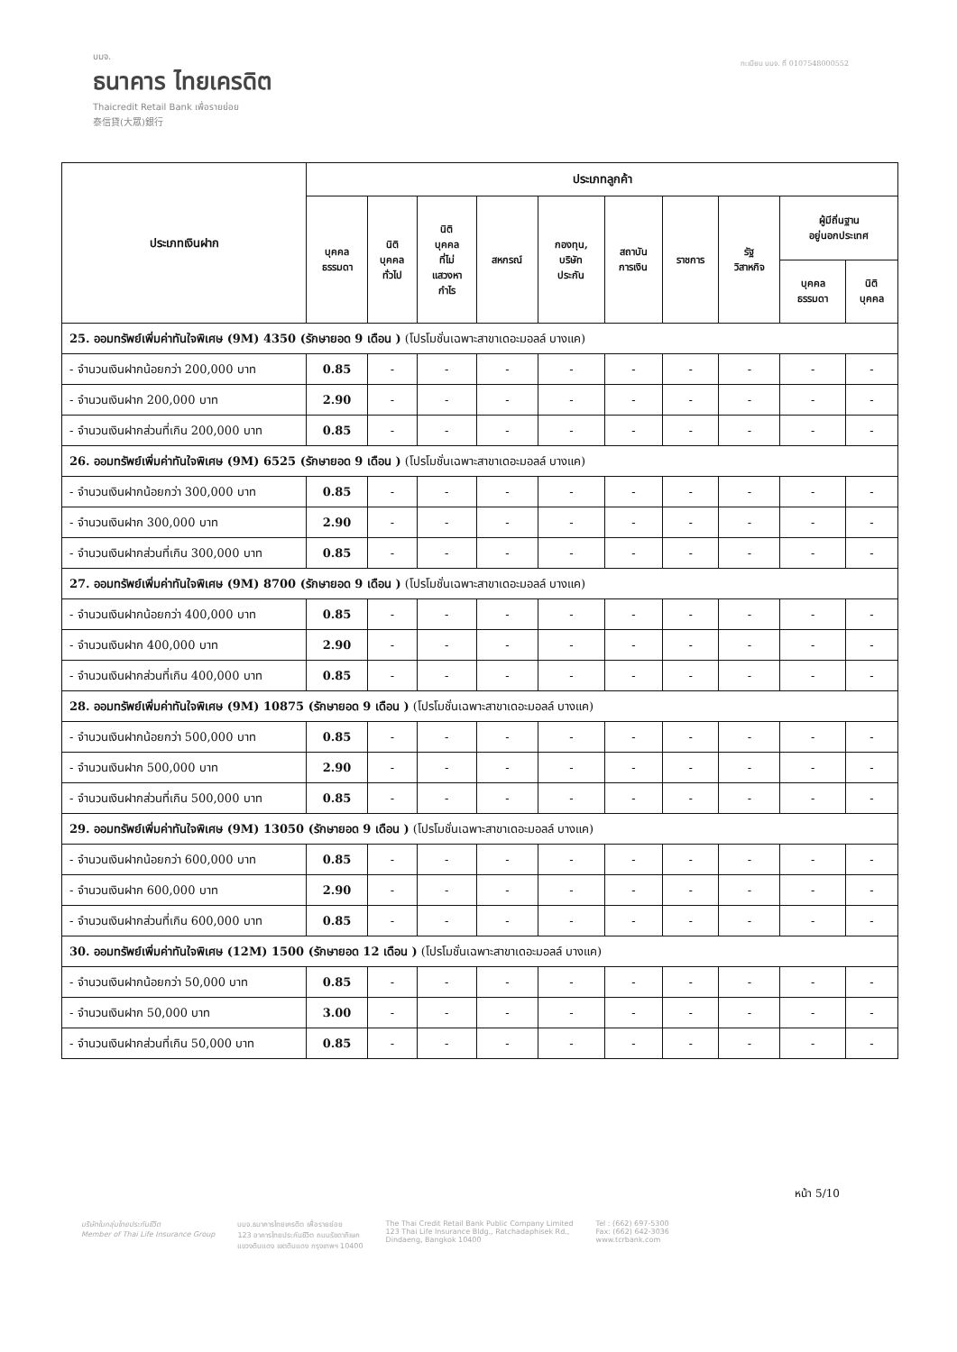บมจ.
ธนาคาร ไทยเครดิต
Thaicredit Retail Bank เพื่อรายย่อย
泰信貸(大眾)銀行
ทะเบียน บมจ. ที่ 0107548000552
| ประเภทเงินฝาก | ประเภทลูกค้า | | | | | | | | | |
| --- | --- | --- | --- | --- | --- | --- | --- | --- | --- | --- |
| | บุคคล ธรรมดา | นิติ บุคคล ทั่วไป | นิติ บุคคล ที่ไม่ แสวงหา กำไร | สหกรณ์ | กองทุน, บริษัท ประกัน | สถาบัน การเงิน | ราชการ | รัฐ วิสาหกิจ | ผู้มีถิ่นฐาน อยู่นอกประเทศ | |
| | | | | | | | | | บุคคล ธรรมดา | นิติ บุคคล |
| 25. ออมทรัพย์เพิ่มค่าทันใจพิเศษ (9M) 4350 (รักษายอด 9 เดือน ) (โปรโมชั่นเฉพาะสาขาเดอะมอลล์ บางแค) | | | | | | | | | | |
| - จำนวนเงินฝากน้อยกว่า 200,000 บาท | 0.85 | - | - | - | - | - | - | - | - | - |
| - จำนวนเงินฝาก 200,000 บาท | 2.90 | - | - | - | - | - | - | - | - | - |
| - จำนวนเงินฝากส่วนที่เกิน 200,000 บาท | 0.85 | - | - | - | - | - | - | - | - | - |
| 26. ออมทรัพย์เพิ่มค่าทันใจพิเศษ (9M) 6525 (รักษายอด 9 เดือน ) (โปรโมชั่นเฉพาะสาขาเดอะมอลล์ บางแค) | | | | | | | | | | |
| - จำนวนเงินฝากน้อยกว่า 300,000 บาท | 0.85 | - | - | - | - | - | - | - | - | - |
| - จำนวนเงินฝาก 300,000 บาท | 2.90 | - | - | - | - | - | - | - | - | - |
| - จำนวนเงินฝากส่วนที่เกิน 300,000 บาท | 0.85 | - | - | - | - | - | - | - | - | - |
| 27. ออมทรัพย์เพิ่มค่าทันใจพิเศษ (9M) 8700 (รักษายอด 9 เดือน ) (โปรโมชั่นเฉพาะสาขาเดอะมอลล์ บางแค) | | | | | | | | | | |
| - จำนวนเงินฝากน้อยกว่า 400,000 บาท | 0.85 | - | - | - | - | - | - | - | - | - |
| - จำนวนเงินฝาก 400,000 บาท | 2.90 | - | - | - | - | - | - | - | - | - |
| - จำนวนเงินฝากส่วนที่เกิน 400,000 บาท | 0.85 | - | - | - | - | - | - | - | - | - |
| 28. ออมทรัพย์เพิ่มค่าทันใจพิเศษ (9M) 10875 (รักษายอด 9 เดือน ) (โปรโมชั่นเฉพาะสาขาเดอะมอลล์ บางแค) | | | | | | | | | | |
| - จำนวนเงินฝากน้อยกว่า 500,000 บาท | 0.85 | - | - | - | - | - | - | - | - | - |
| - จำนวนเงินฝาก 500,000 บาท | 2.90 | - | - | - | - | - | - | - | - | - |
| - จำนวนเงินฝากส่วนที่เกิน 500,000 บาท | 0.85 | - | - | - | - | - | - | - | - | - |
| 29. ออมทรัพย์เพิ่มค่าทันใจพิเศษ (9M) 13050 (รักษายอด 9 เดือน ) (โปรโมชั่นเฉพาะสาขาเดอะมอลล์ บางแค) | | | | | | | | | | |
| - จำนวนเงินฝากน้อยกว่า 600,000 บาท | 0.85 | - | - | - | - | - | - | - | - | - |
| - จำนวนเงินฝาก 600,000 บาท | 2.90 | - | - | - | - | - | - | - | - | - |
| - จำนวนเงินฝากส่วนที่เกิน 600,000 บาท | 0.85 | - | - | - | - | - | - | - | - | - |
| 30. ออมทรัพย์เพิ่มค่าทันใจพิเศษ (12M) 1500 (รักษายอด 12 เดือน ) (โปรโมชั่นเฉพาะสาขาเดอะมอลล์ บางแค) | | | | | | | | | | |
| - จำนวนเงินฝากน้อยกว่า 50,000 บาท | 0.85 | - | - | - | - | - | - | - | - | - |
| - จำนวนเงินฝาก 50,000 บาท | 3.00 | - | - | - | - | - | - | - | - | - |
| - จำนวนเงินฝากส่วนที่เกิน 50,000 บาท | 0.85 | - | - | - | - | - | - | - | - | - |
หน้า 5/10
บริษัทในกลุ่มไทยประกันชีวิต
Member of Thai Life Insurance Group
บมจ.ธนาคารไทยเครดิต เพื่อรายย่อย
123 อาคารไทยประกันชีวิต ถนนรัชดาภิเษก
แขวงดินแดง เขตดินแดง กรุงเทพฯ 10400
The Thai Credit Retail Bank Public Company Limited
123 Thai Life Insurance Bldg., Ratchadaphisek Rd.,
Dindaeng, Bangkok 10400
Tel : (662) 697-5300
Fax: (662) 642-3036
www.tcrbank.com